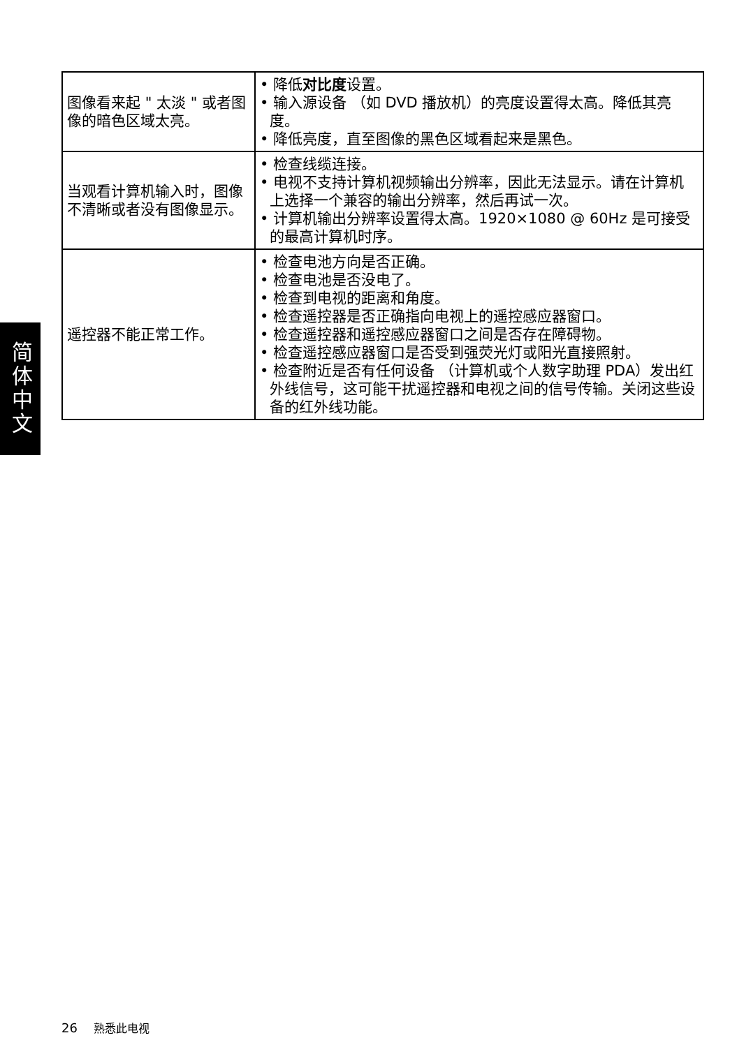简体中文
| 图像看来起 " 太淡 " 或者图像的暗色区域太亮。 | • 降低 对比度 设置。 • 输入源设备 （如 DVD 播放机）的亮度设置得太高。降低其亮度。 • 降低亮度，直至图像的黑色区域看起来是黑色。 |
| 当观看计算机输入时，图像不清晰或者没有图像显示。 | • 检查线缆连接。 • 电视不支持计算机视频输出分辨率，因此无法显示。请在计算机上选择一个兼容的输出分辨率，然后再试一次。 • 计算机输出分辨率设置得太高。1920×1080 @ 60Hz 是可接受的最高计算机时序。 |
| 遥控器不能正常工作。 | • 检查电池方向是否正确。 • 检查电池是否没电了。 • 检查到电视的距离和角度。 • 检查遥控器是否正确指向电视上的遥控感应器窗口。 • 检查遥控器和遥控感应器窗口之间是否存在障碍物。 • 检查遥控感应器窗口是否受到强荧光灯或阳光直接照射。 • 检查附近是否有任何设备 （计算机或个人数字助理 PDA）发出红外线信号，这可能干扰遥控器和电视之间的信号传输。关闭这些设备的红外线功能。 |
26 熟悉此电视